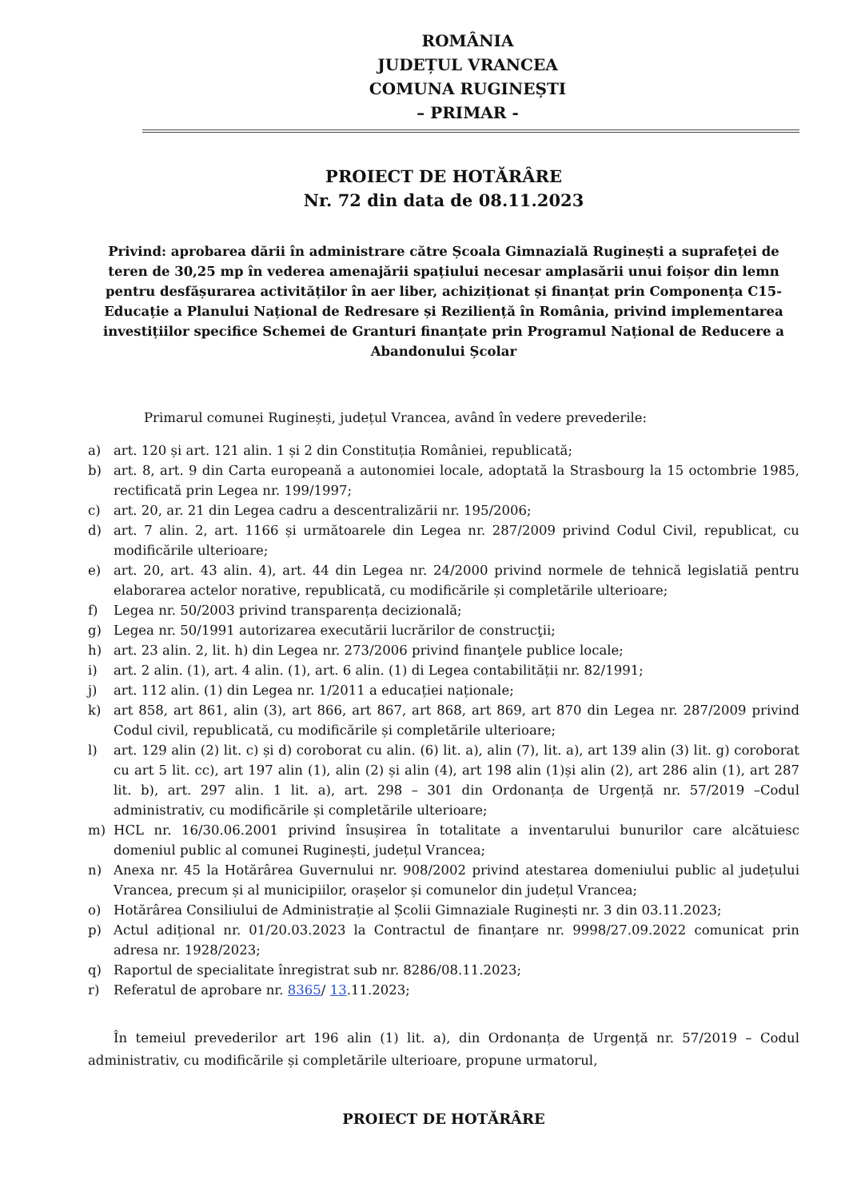ROMÂNIA
JUDEȚUL VRANCEA
COMUNA RUGINEȘTI
– PRIMAR -
PROIECT DE HOTĂRÂRE
Nr. 72 din data de 08.11.2023
Privind: aprobarea dării în administrare către Școala Gimnazială Ruginești a suprafeței de teren de 30,25 mp în vederea amenajării spațiului necesar amplasării unui foișor din lemn pentru desfășurarea activităților în aer liber, achiziționat și finanțat prin Componența C15- Educație a Planului Național de Redresare și Reziliență în România, privind implementarea investițiilor specifice Schemei de Granturi finanțate prin Programul Național de Reducere a Abandonului Școlar
Primarul comunei Ruginești, județul Vrancea, având în vedere prevederile:
a) art. 120 și art. 121 alin. 1 și 2 din Constituția României, republicată;
b) art. 8, art. 9 din Carta europeană a autonomiei locale, adoptată la Strasbourg la 15 octombrie 1985, rectificată prin Legea nr. 199/1997;
c) art. 20, ar. 21 din Legea cadru a descentralizării nr. 195/2006;
d) art. 7 alin. 2, art. 1166 și următoarele din Legea nr. 287/2009 privind Codul Civil, republicat, cu modificările ulterioare;
e) art. 20, art. 43 alin. 4), art. 44 din Legea nr. 24/2000 privind normele de tehnică legislatiă pentru elaborarea actelor norative, republicată, cu modificările și completările ulterioare;
f) Legea nr. 50/2003 privind transparența decizională;
g) Legea nr. 50/1991 autorizarea executării lucrărilor de construcţii;
h) art. 23 alin. 2, lit. h) din Legea nr. 273/2006 privind finanţele publice locale;
i) art. 2 alin. (1), art. 4 alin. (1), art. 6 alin. (1) di Legea contabilității nr. 82/1991;
j) art. 112 alin. (1) din Legea nr. 1/2011 a educației naționale;
k) art 858, art 861, alin (3), art 866, art 867, art 868, art 869, art 870 din Legea nr. 287/2009 privind Codul civil, republicată, cu modificările și completările ulterioare;
l) art. 129 alin (2) lit. c) și d) coroborat cu alin. (6) lit. a), alin (7), lit. a), art 139 alin (3) lit. g) coroborat cu art 5 lit. cc), art 197 alin (1), alin (2) și alin (4), art 198 alin (1)și alin (2), art 286 alin (1), art 287 lit. b), art. 297 alin. 1 lit. a), art. 298 – 301 din Ordonanța de Urgență nr. 57/2019 –Codul administrativ, cu modificările și completările ulterioare;
m) HCL nr. 16/30.06.2001 privind însușirea în totalitate a inventarului bunurilor care alcătuiesc domeniul public al comunei Ruginești, județul Vrancea;
n) Anexa nr. 45 la Hotărârea Guvernului nr. 908/2002 privind atestarea domeniului public al județului Vrancea, precum și al municipiilor, orașelor și comunelor din județul Vrancea;
o) Hotărârea Consiliului de Administrație al Școlii Gimnaziale Ruginești nr. 3 din 03.11.2023;
p) Actul adițional nr. 01/20.03.2023 la Contractul de finanțare nr. 9998/27.09.2022 comunicat prin adresa nr. 1928/2023;
q) Raportul de specialitate înregistrat sub nr. 8286/08.11.2023;
r) Referatul de aprobare nr. 8365/ 13.11.2023;
În temeiul prevederilor art 196 alin (1) lit. a), din Ordonanța de Urgență nr. 57/2019 – Codul administrativ, cu modificările și completările ulterioare, propune urmatorul,
PROIECT DE HOTĂRÂRE